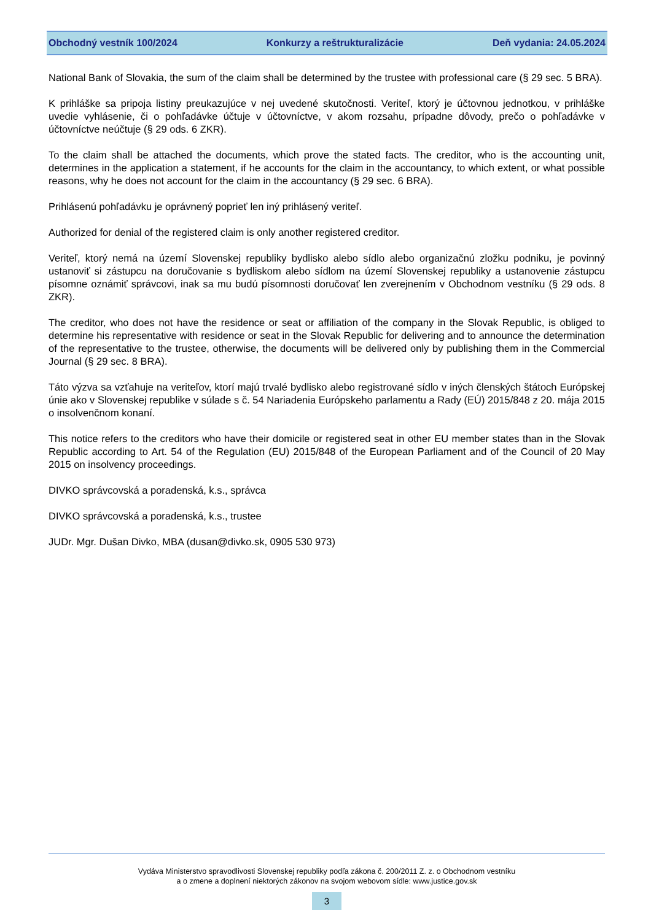Obchodný vestník 100/2024 Konkurzy a reštrukturalizácie Deň vydania: 24.05.2024
National Bank of Slovakia, the sum of the claim shall be determined by the trustee with professional care (§ 29 sec. 5 BRA).
K prihláške sa pripoja listiny preukazujúce v nej uvedené skutočnosti. Veriteľ, ktorý je účtovnou jednotkou, v prihláške uvedie vyhlásenie, či o pohľadávke účtuje v účtovníctve, v akom rozsahu, prípadne dôvody, prečo o pohľadávke v účtovníctve neúčtuje (§ 29 ods. 6 ZKR).
To the claim shall be attached the documents, which prove the stated facts. The creditor, who is the accounting unit, determines in the application a statement, if he accounts for the claim in the accountancy, to which extent, or what possible reasons, why he does not account for the claim in the accountancy (§ 29 sec. 6 BRA).
Prihlásenú pohľadávku je oprávnený poprieť len iný prihlásený veriteľ.
Authorized for denial of the registered claim is only another registered creditor.
Veriteľ, ktorý nemá na území Slovenskej republiky bydlisko alebo sídlo alebo organizačnú zložku podniku, je povinný ustanoviť si zástupcu na doručovanie s bydliskom alebo sídlom na území Slovenskej republiky a ustanovenie zástupcu písomne oznámiť správcovi, inak sa mu budú písomnosti doručovať len zverejnením v Obchodnom vestníku (§ 29 ods. 8 ZKR).
The creditor, who does not have the residence or seat or affiliation of the company in the Slovak Republic, is obliged to determine his representative with residence or seat in the Slovak Republic for delivering and to announce the determination of the representative to the trustee, otherwise, the documents will be delivered only by publishing them in the Commercial Journal (§ 29 sec. 8 BRA).
Táto výzva sa vzťahuje na veriteľov, ktorí majú trvalé bydlisko alebo registrované sídlo v iných členských štátoch Európskej únie ako v Slovenskej republike v súlade s č. 54 Nariadenia Európskeho parlamentu a Rady (EÚ) 2015/848 z 20. mája 2015 o insolvenčnom konaní.
This notice refers to the creditors who have their domicile or registered seat in other EU member states than in the Slovak Republic according to Art. 54 of the Regulation (EU) 2015/848 of the European Parliament and of the Council of 20 May 2015 on insolvency proceedings.
DIVKO správcovská a poradenská, k.s., správca
DIVKO správcovská a poradenská, k.s., trustee
JUDr. Mgr. Dušan Divko, MBA (dusan@divko.sk, 0905 530 973)
Vydáva Ministerstvo spravodlivosti Slovenskej republiky podľa zákona č. 200/2011 Z. z. o Obchodnom vestníku
a o zmene a doplnení niektorých zákonov na svojom webovom sídle: www.justice.gov.sk
3